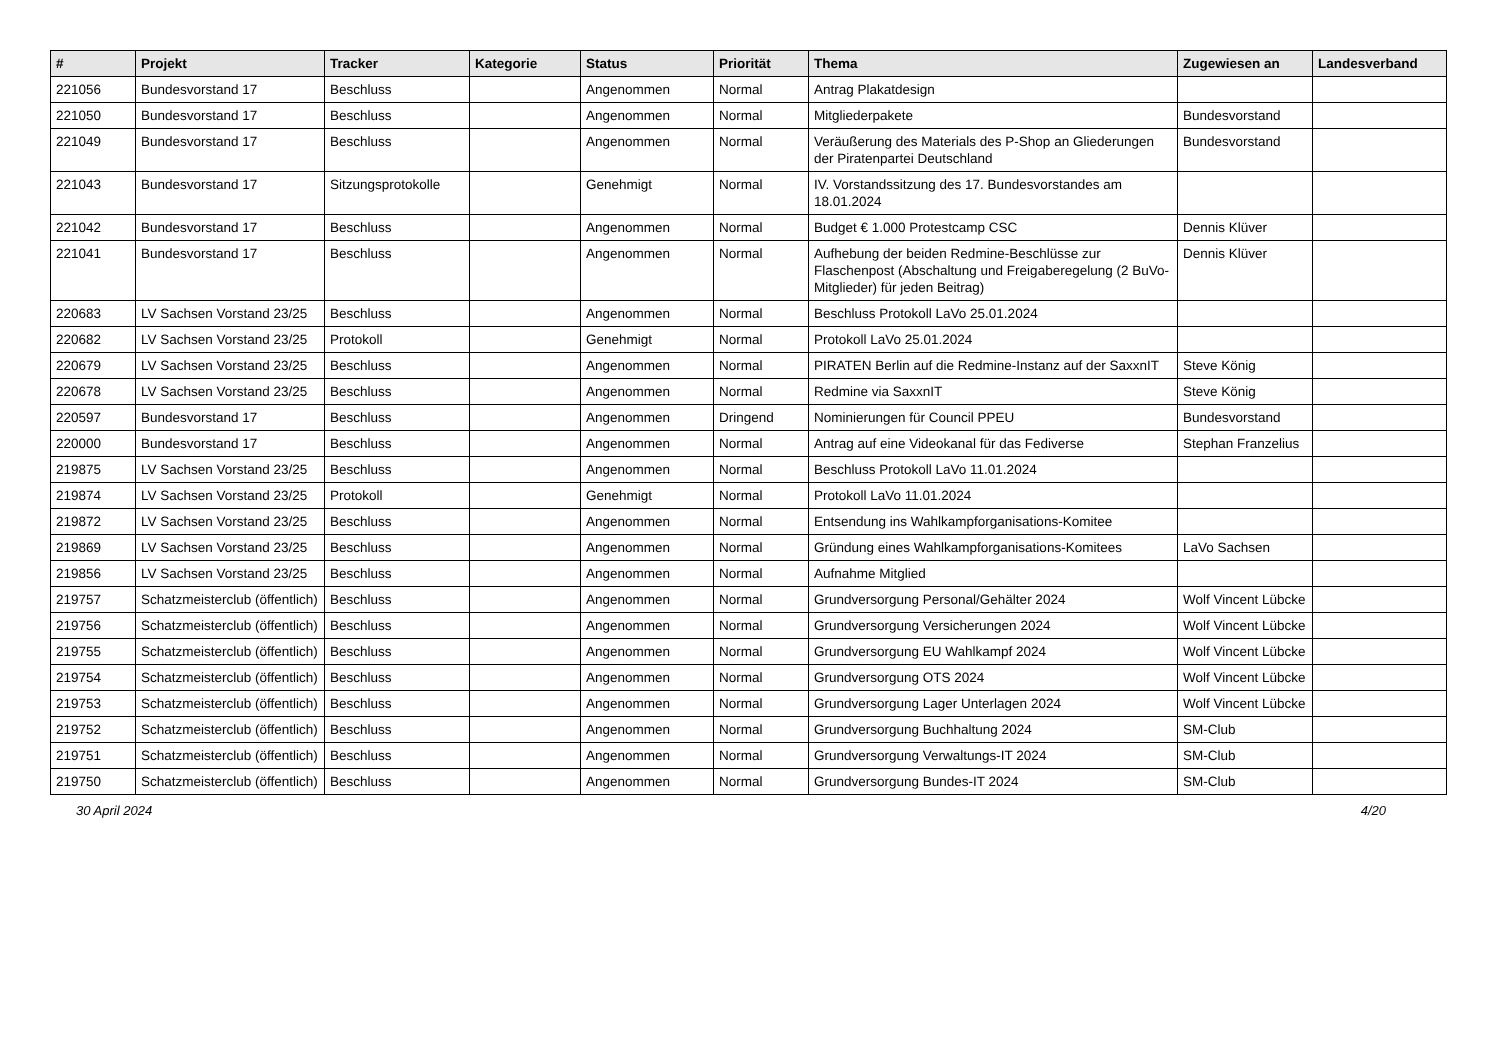| # | Projekt | Tracker | Kategorie | Status | Priorität | Thema | Zugewiesen an | Landesverband |
| --- | --- | --- | --- | --- | --- | --- | --- | --- |
| 221056 | Bundesvorstand 17 | Beschluss | | Angenommen | Normal | Antrag Plakatdesign | | |
| 221050 | Bundesvorstand 17 | Beschluss | | Angenommen | Normal | Mitgliederpakete | Bundesvorstand | |
| 221049 | Bundesvorstand 17 | Beschluss | | Angenommen | Normal | Veräußerung des Materials des P-Shop an Gliederungen der Piratenpartei Deutschland | Bundesvorstand | |
| 221043 | Bundesvorstand 17 | Sitzungsprotokolle | | Genehmigt | Normal | IV. Vorstandssitzung des 17. Bundesvorstandes am 18.01.2024 | | |
| 221042 | Bundesvorstand 17 | Beschluss | | Angenommen | Normal | Budget € 1.000 Protestcamp CSC | Dennis Klüver | |
| 221041 | Bundesvorstand 17 | Beschluss | | Angenommen | Normal | Aufhebung der beiden Redmine-Beschlüsse zur Flaschenpost (Abschaltung und Freigaberegelung (2 BuVo-Mitglieder) für jeden Beitrag) | Dennis Klüver | |
| 220683 | LV Sachsen Vorstand 23/25 | Beschluss | | Angenommen | Normal | Beschluss Protokoll LaVo 25.01.2024 | | |
| 220682 | LV Sachsen Vorstand 23/25 | Protokoll | | Genehmigt | Normal | Protokoll LaVo 25.01.2024 | | |
| 220679 | LV Sachsen Vorstand 23/25 | Beschluss | | Angenommen | Normal | PIRATEN Berlin auf die Redmine-Instanz auf der SaxxnIT | Steve König | |
| 220678 | LV Sachsen Vorstand 23/25 | Beschluss | | Angenommen | Normal | Redmine via SaxxnIT | Steve König | |
| 220597 | Bundesvorstand 17 | Beschluss | | Angenommen | Dringend | Nominierungen für Council PPEU | Bundesvorstand | |
| 220000 | Bundesvorstand 17 | Beschluss | | Angenommen | Normal | Antrag auf eine Videokanal für das Fediverse | Stephan Franzelius | |
| 219875 | LV Sachsen Vorstand 23/25 | Beschluss | | Angenommen | Normal | Beschluss Protokoll LaVo 11.01.2024 | | |
| 219874 | LV Sachsen Vorstand 23/25 | Protokoll | | Genehmigt | Normal | Protokoll LaVo 11.01.2024 | | |
| 219872 | LV Sachsen Vorstand 23/25 | Beschluss | | Angenommen | Normal | Entsendung ins Wahlkampforganisations-Komitee | | |
| 219869 | LV Sachsen Vorstand 23/25 | Beschluss | | Angenommen | Normal | Gründung eines Wahlkampforganisations-Komitees | LaVo Sachsen | |
| 219856 | LV Sachsen Vorstand 23/25 | Beschluss | | Angenommen | Normal | Aufnahme Mitglied | | |
| 219757 | Schatzmeisterclub (öffentlich) | Beschluss | | Angenommen | Normal | Grundversorgung Personal/Gehälter 2024 | Wolf Vincent Lübcke | |
| 219756 | Schatzmeisterclub (öffentlich) | Beschluss | | Angenommen | Normal | Grundversorgung Versicherungen 2024 | Wolf Vincent Lübcke | |
| 219755 | Schatzmeisterclub (öffentlich) | Beschluss | | Angenommen | Normal | Grundversorgung EU Wahlkampf 2024 | Wolf Vincent Lübcke | |
| 219754 | Schatzmeisterclub (öffentlich) | Beschluss | | Angenommen | Normal | Grundversorgung OTS 2024 | Wolf Vincent Lübcke | |
| 219753 | Schatzmeisterclub (öffentlich) | Beschluss | | Angenommen | Normal | Grundversorgung Lager Unterlagen 2024 | Wolf Vincent Lübcke | |
| 219752 | Schatzmeisterclub (öffentlich) | Beschluss | | Angenommen | Normal | Grundversorgung Buchhaltung 2024 | SM-Club | |
| 219751 | Schatzmeisterclub (öffentlich) | Beschluss | | Angenommen | Normal | Grundversorgung Verwaltungs-IT 2024 | SM-Club | |
| 219750 | Schatzmeisterclub (öffentlich) | Beschluss | | Angenommen | Normal | Grundversorgung Bundes-IT 2024 | SM-Club | |
30 April 2024 4/20